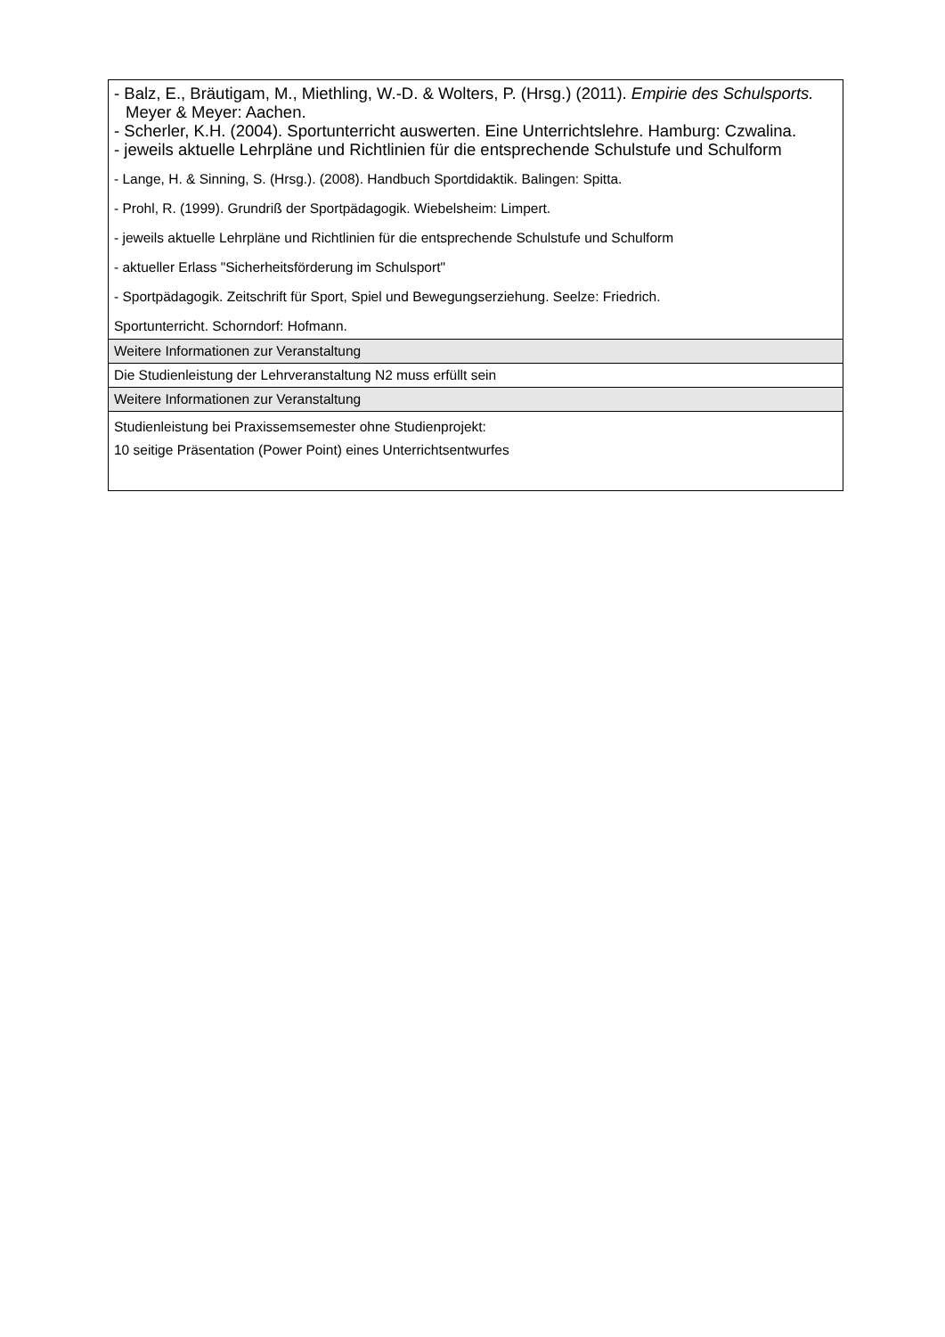| - Balz, E., Bräutigam, M., Miethling, W.-D. & Wolters, P. (Hrsg.) (2011). Empirie des Schulsports. Meyer & Meyer: Aachen. - Scherler, K.H. (2004). Sportunterricht auswerten. Eine Unterrichtslehre. Hamburg: Czwalina. - jeweils aktuelle Lehrpläne und Richtlinien für die entsprechende Schulstufe und Schulform - Lange, H. & Sinning, S. (Hrsg.). (2008). Handbuch Sportdidaktik. Balingen: Spitta. - Prohl, R. (1999). Grundriß der Sportpädagogik. Wiebelsheim: Limpert. - jeweils aktuelle Lehrpläne und Richtlinien für die entsprechende Schulstufe und Schulform - aktueller Erlass "Sicherheitsförderung im Schulsport" - Sportpädagogik. Zeitschrift für Sport, Spiel und Bewegungserziehung. Seelze: Friedrich. Sportunterricht. Schorndorf: Hofmann. |
| Weitere Informationen zur Veranstaltung |
| Die Studienleistung der Lehrveranstaltung N2 muss erfüllt sein |
| Weitere Informationen zur Veranstaltung |
| Studienleistung bei Praxissemsemester ohne Studienprojekt: 10 seitige Präsentation (Power Point) eines Unterrichtsentwurfes |